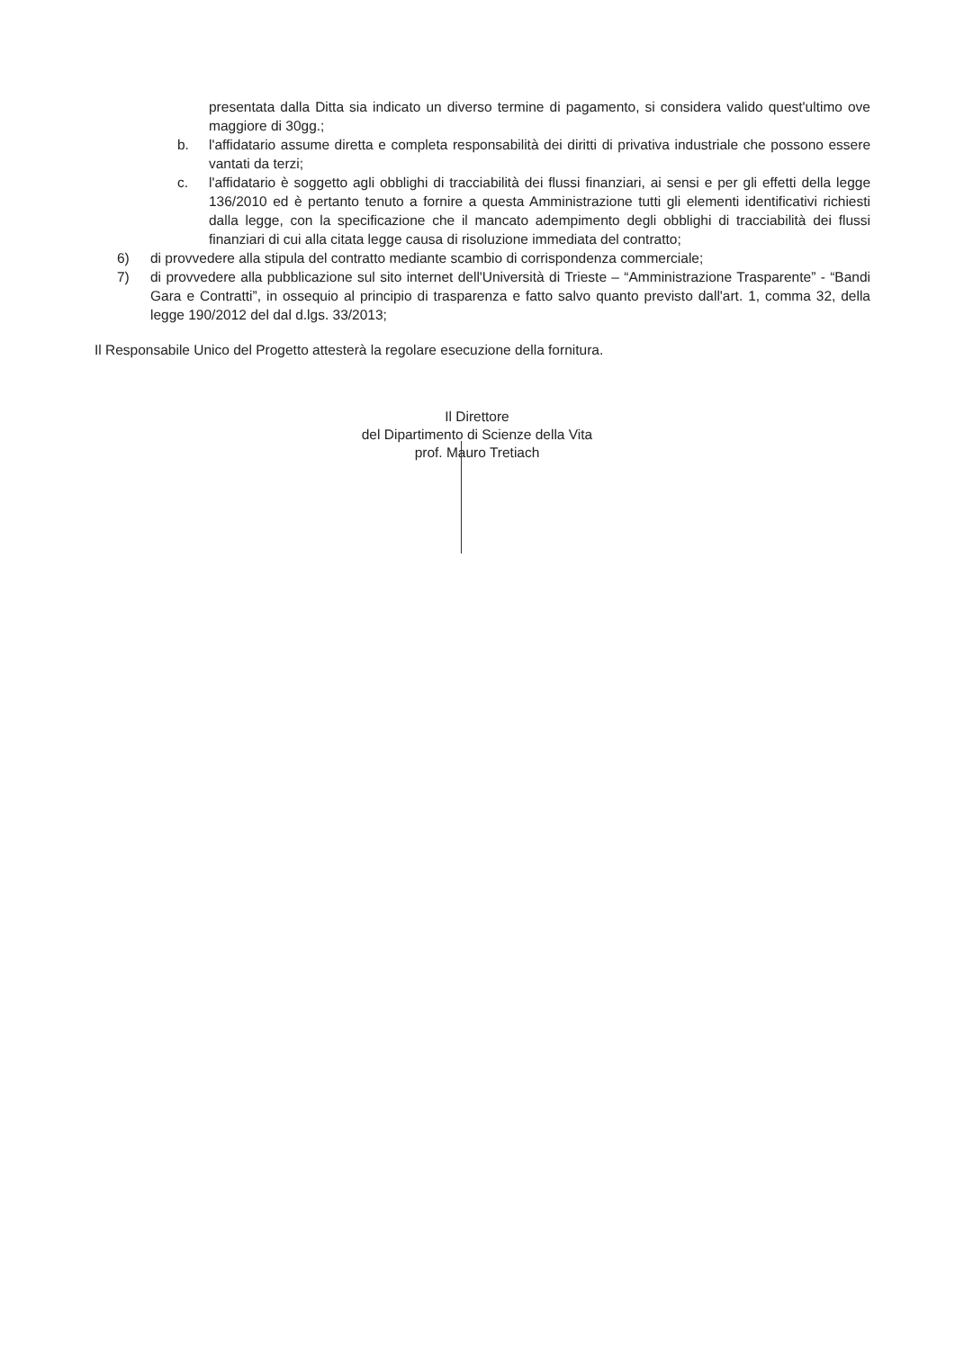presentata dalla Ditta sia indicato un diverso termine di pagamento, si considera valido quest'ultimo ove maggiore di 30gg.;
b. l'affidatario assume diretta e completa responsabilità dei diritti di privativa industriale che possono essere vantati da terzi;
c. l'affidatario è soggetto agli obblighi di tracciabilità dei flussi finanziari, ai sensi e per gli effetti della legge 136/2010 ed è pertanto tenuto a fornire a questa Amministrazione tutti gli elementi identificativi richiesti dalla legge, con la specificazione che il mancato adempimento degli obblighi di tracciabilità dei flussi finanziari di cui alla citata legge causa di risoluzione immediata del contratto;
6) di provvedere alla stipula del contratto mediante scambio di corrispondenza commerciale;
7) di provvedere alla pubblicazione sul sito internet dell'Università di Trieste – “Amministrazione Trasparente” - “Bandi Gara e Contratti”, in ossequio al principio di trasparenza e fatto salvo quanto previsto dall'art. 1, comma 32, della legge 190/2012 del dal d.lgs. 33/2013;
Il Responsabile Unico del Progetto attesterà la regolare esecuzione della fornitura.
Il Direttore
del Dipartimento di Scienze della Vita
prof. Mauro Tretiach